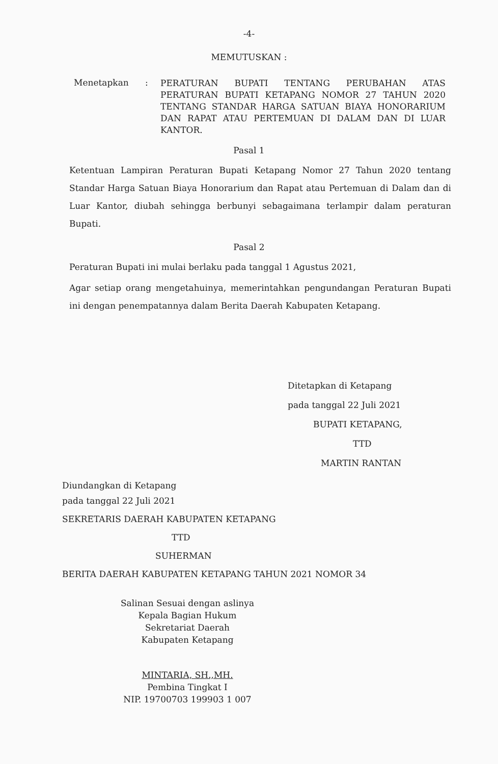-4-
MEMUTUSKAN :
Menetapkan :
PERATURAN BUPATI TENTANG PERUBAHAN ATAS PERATURAN BUPATI KETAPANG NOMOR 27 TAHUN 2020 TENTANG STANDAR HARGA SATUAN BIAYA HONORARIUM DAN RAPAT ATAU PERTEMUAN DI DALAM DAN DI LUAR KANTOR.
Pasal 1
Ketentuan Lampiran Peraturan Bupati Ketapang Nomor 27 Tahun 2020 tentang Standar Harga Satuan Biaya Honorarium dan Rapat atau Pertemuan di Dalam dan di Luar Kantor, diubah sehingga berbunyi sebagaimana terlampir dalam peraturan Bupati.
Pasal 2
Peraturan Bupati ini mulai berlaku pada tanggal 1 Agustus 2021,
Agar setiap orang mengetahuinya, memerintahkan pengundangan Peraturan Bupati ini dengan penempatannya dalam Berita Daerah Kabupaten Ketapang.
Ditetapkan di Ketapang
pada tanggal 22 Juli 2021
BUPATI KETAPANG,
TTD
MARTIN RANTAN
Diundangkan di Ketapang
pada tanggal 22 Juli 2021
SEKRETARIS DAERAH KABUPATEN KETAPANG
TTD
SUHERMAN
BERITA DAERAH KABUPATEN KETAPANG TAHUN 2021 NOMOR 34
Salinan Sesuai dengan aslinya
Kepala Bagian Hukum
Sekretariat Daerah
Kabupaten Ketapang
MINTARIA, SH.,MH.
Pembina Tingkat I
NIP. 19700703 199903 1 007